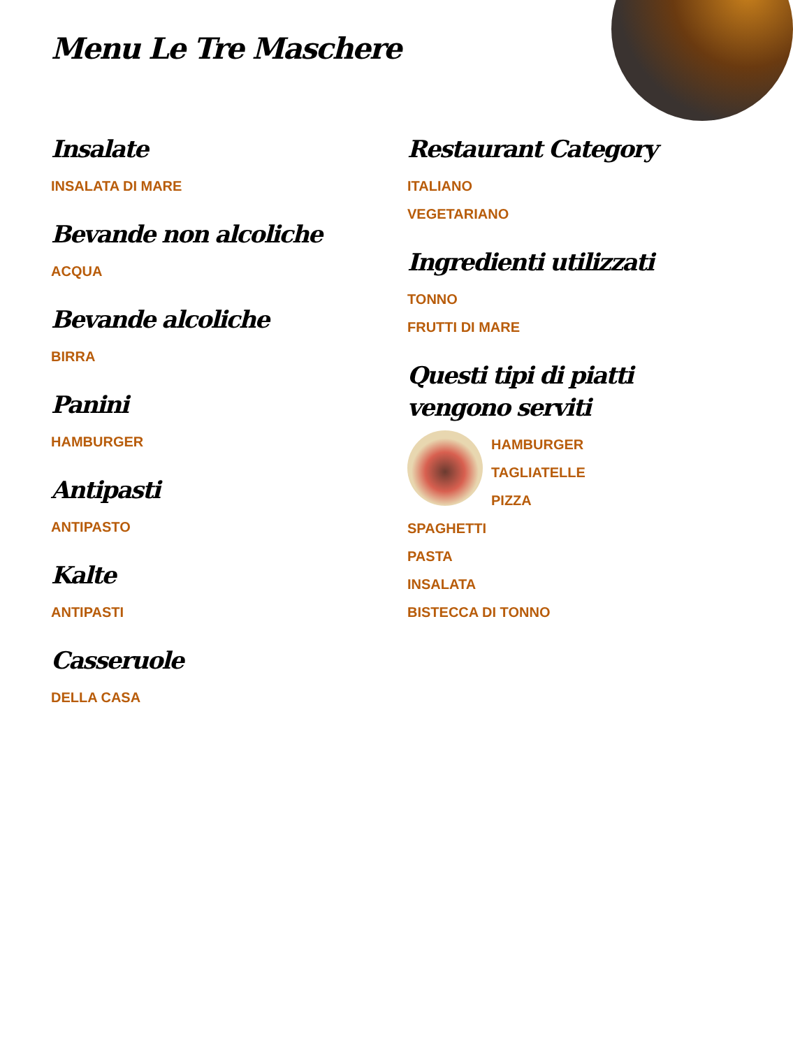Menu Le Tre Maschere
Insalate
INSALATA DI MARE
Bevande non alcoliche
ACQUA
Bevande alcoliche
BIRRA
Panini
HAMBURGER
Antipasti
ANTIPASTO
Kalte
ANTIPASTI
Casseruole
DELLA CASA
Restaurant Category
ITALIANO
VEGETARIANO
Ingredienti utilizzati
TONNO
FRUTTI DI MARE
Questi tipi di piatti vengono serviti
HAMBURGER
TAGLIATELLE
PIZZA
SPAGHETTI
PASTA
INSALATA
BISTECCA DI TONNO